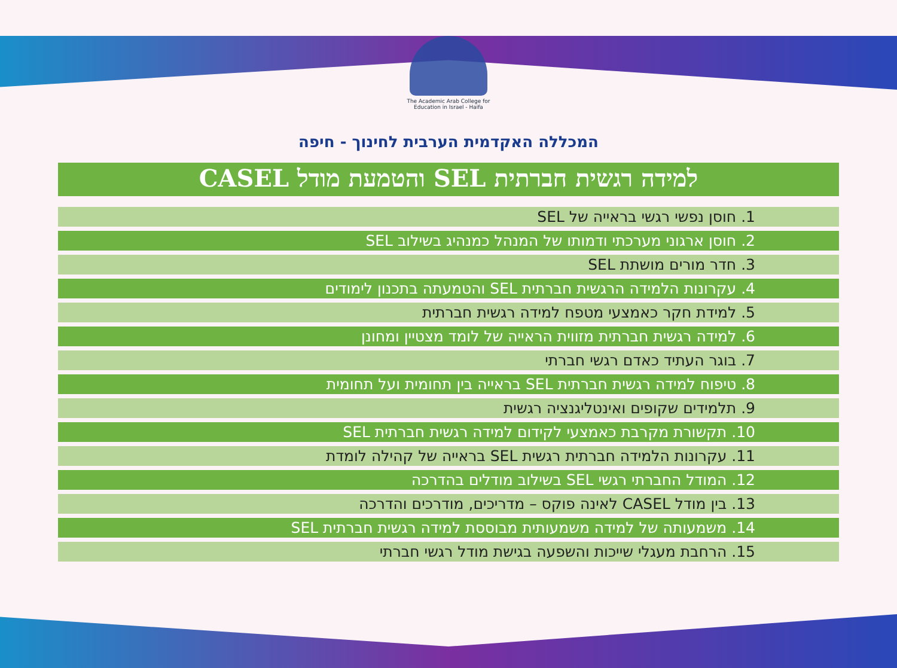The Academic Arab College for Education in Israel - Haifa
המכללה האקדמית הערבית לחינוך - חיפה
למידה רגשית חברתית SEL והטמעת מודל CASEL
1. חוסן נפשי רגשי בראייה של SEL
2. חוסן ארגוני מערכתי ודמותו של המנהל כמנהיג בשילוב SEL
3. חדר מורים מושתת SEL
4. עקרונות הלמידה הרגשית חברתית SEL והטמעתה בתכנון לימודים
5. למידת חקר כאמצעי מטפח למידה רגשית חברתית
6. למידה רגשית חברתית מזווית הראייה של לומד מצטיין ומחונן
7. בוגר העתיד כאדם רגשי חברתי
8. טיפוח למידה רגשית חברתית SEL בראייה בין תחומית ועל תחומית
9. תלמידים שקופים ואינטליגנציה רגשית
10. תקשורת מקרבת כאמצעי לקידום למידה רגשית חברתית SEL
11. עקרונות הלמידה חברתית רגשית SEL בראייה של קהילה לומדת
12. המודל החברתי רגשי SEL בשילוב מודלים בהדרכה
13. בין מודל CASEL לאינה פוקס – מדריכים, מודרכים והדרכה
14. משמעותה של למידה משמעותית מבוססת למידה רגשית חברתית SEL
15. הרחבת מעגלי שייכות והשפעה בגישת מודל רגשי חברתי